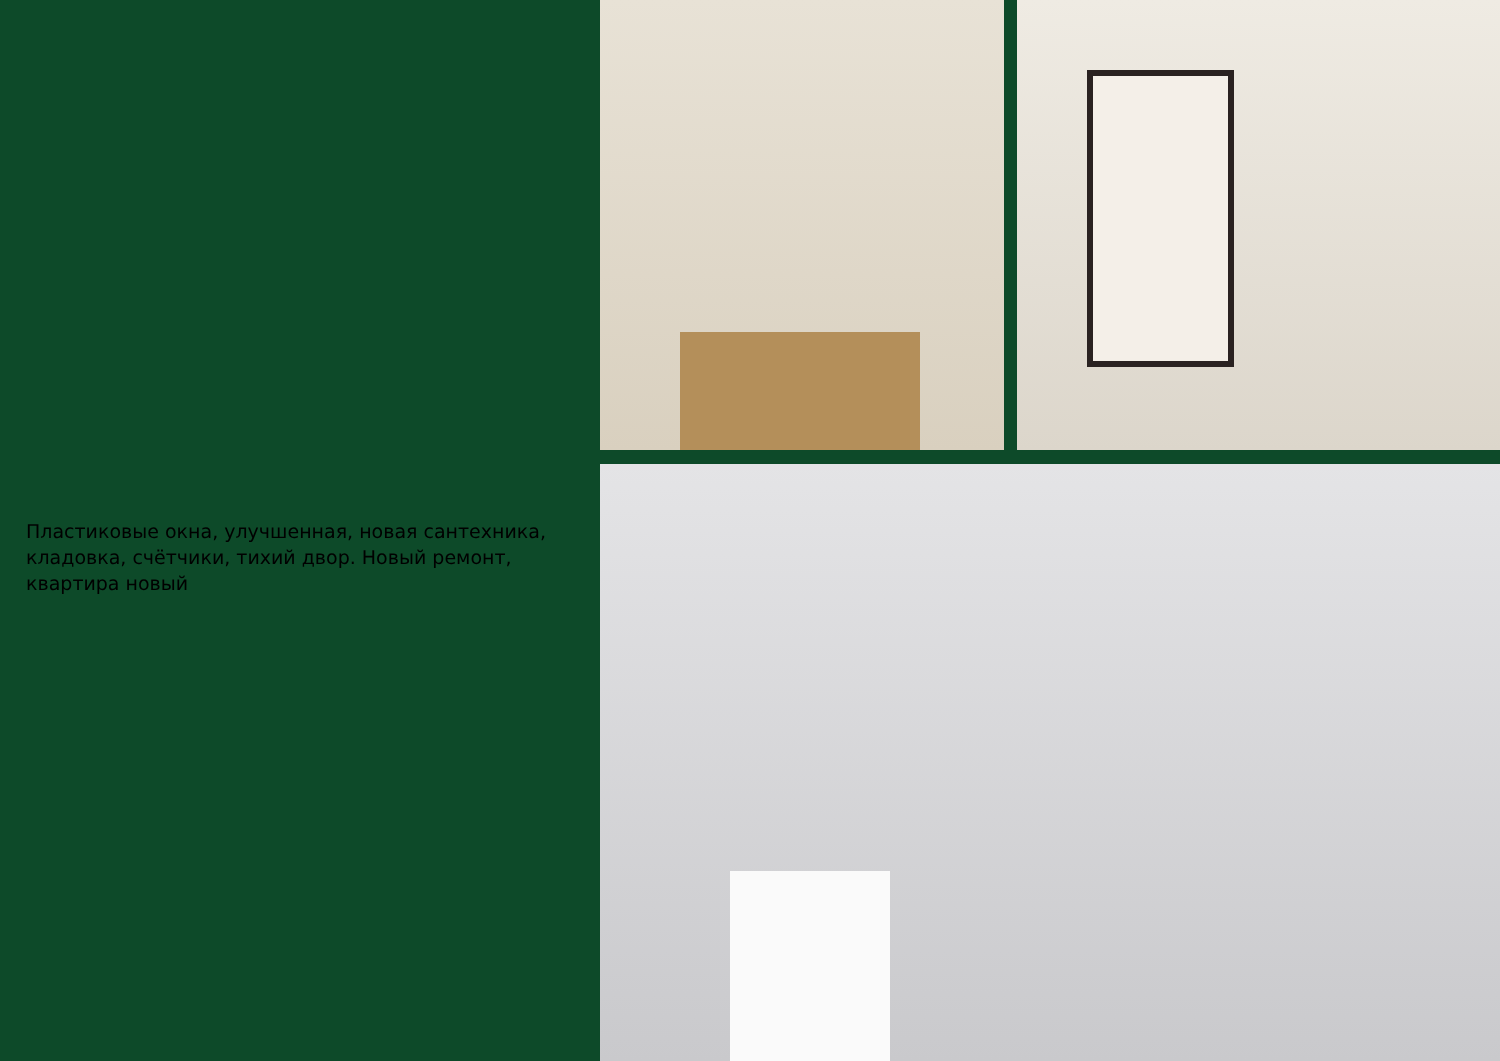Пластиковые окна, улучшенная, новая сантехника, кладовка, счётчики, тихий двор. Новый ремонт, квартира новый